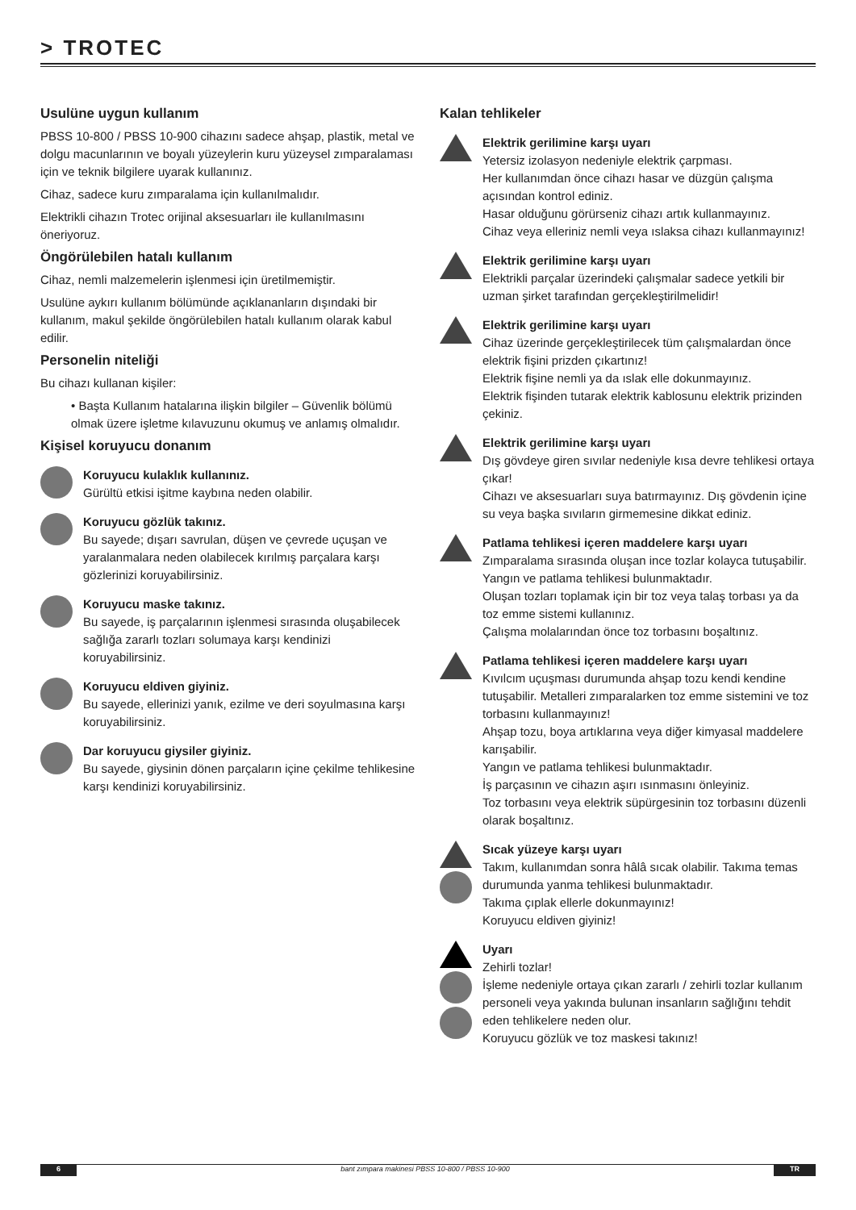> TROTEC
Usulüne uygun kullanım
PBSS 10-800 / PBSS 10-900 cihazını sadece ahşap, plastik, metal ve dolgu macunlarının ve boyalı yüzeylerin kuru yüzeysel zımparalaması için ve teknik bilgilere uyarak kullanınız.
Cihaz, sadece kuru zımparalama için kullanılmalıdır.
Elektrikli cihazın Trotec orijinal aksesuarları ile kullanılmasını öneriyoruz.
Öngörülebilen hatalı kullanım
Cihaz, nemli malzemelerin işlenmesi için üretilmemiştir.
Usulüne aykırı kullanım bölümünde açıklananların dışındaki bir kullanım, makul şekilde öngörülebilen hatalı kullanım olarak kabul edilir.
Personelin niteliği
Bu cihazı kullanan kişiler:
• Başta Kullanım hatalarına ilişkin bilgiler – Güvenlik bölümü olmak üzere işletme kılavuzunu okumuş ve anlamış olmalıdır.
Kişisel koruyucu donanım
Koruyucu kulaklık kullanınız.
Gürültü etkisi işitme kaybına neden olabilir.
Koruyucu gözlük takınız.
Bu sayede; dışarı savrulan, düşen ve çevrede uçuşan ve yaralanmalara neden olabilecek kırılmış parçalara karşı gözlerinizi koruyabilirsiniz.
Koruyucu maske takınız.
Bu sayede, iş parçalarının işlenmesi sırasında oluşabilecek sağlığa zararlı tozları solumaya karşı kendinizi koruyabilirsiniz.
Koruyucu eldiven giyiniz.
Bu sayede, ellerinizi yanık, ezilme ve deri soyulmasına karşı koruyabilirsiniz.
Dar koruyucu giysiler giyiniz.
Bu sayede, giysinin dönen parçaların içine çekilme tehlikesine karşı kendinizi koruyabilirsiniz.
Kalan tehlikeler
Elektrik gerilimine karşı uyarı
Yetersiz izolasyon nedeniyle elektrik çarpması.
Her kullanımdan önce cihazı hasar ve düzgün çalışma açısından kontrol ediniz.
Hasar olduğunu görürseniz cihazı artık kullanmayınız.
Cihaz veya elleriniz nemli veya ıslaksa cihazı kullanmayınız!
Elektrik gerilimine karşı uyarı
Elektrikli parçalar üzerindeki çalışmalar sadece yetkili bir uzman şirket tarafından gerçekleştirilmelidir!
Elektrik gerilimine karşı uyarı
Cihaz üzerinde gerçekleştirilecek tüm çalışmalardan önce elektrik fişini prizden çıkartınız!
Elektrik fişine nemli ya da ıslak elle dokunmayınız.
Elektrik fişinden tutarak elektrik kablosunu elektrik prizinden çekiniz.
Elektrik gerilimine karşı uyarı
Dış gövdeye giren sıvılar nedeniyle kısa devre tehlikesi ortaya çıkar!
Cihazı ve aksesuarları suya batırmayınız. Dış gövdenin içine su veya başka sıvıların girmemesine dikkat ediniz.
Patlama tehlikesi içeren maddelere karşı uyarı
Zımparalama sırasında oluşan ince tozlar kolayca tutuşabilir. Yangın ve patlama tehlikesi bulunmaktadır.
Oluşan tozları toplamak için bir toz veya talaş torbası ya da toz emme sistemi kullanınız.
Çalışma molalarından önce toz torbasını boşaltınız.
Patlama tehlikesi içeren maddelere karşı uyarı
Kıvılcım uçuşması durumunda ahşap tozu kendi kendine tutuşabilir. Metalleri zımparalarken toz emme sistemini ve toz torbasını kullanmayınız!
Ahşap tozu, boya artıklarına veya diğer kimyasal maddelere karışabilir.
Yangın ve patlama tehlikesi bulunmaktadır.
İş parçasının ve cihazın aşırı ısınmasını önleyiniz.
Toz torbasını veya elektrik süpürgesinin toz torbasını düzenli olarak boşaltınız.
Sıcak yüzeye karşı uyarı
Takım, kullanımdan sonra hâlâ sıcak olabilir. Takıma temas durumunda yanma tehlikesi bulunmaktadır.
Takıma çıplak ellerle dokunmayınız!
Koruyucu eldiven giyiniz!
Uyarı
Zehirli tozlar!
İşleme nedeniyle ortaya çıkan zararlı / zehirli tozlar kullanım personeli veya yakında bulunan insanların sağlığını tehdit eden tehlikelere neden olur.
Koruyucu gözlük ve toz maskesi takınız!
6 bant zımpara makinesi PBSS 10-800 / PBSS 10-900 TR